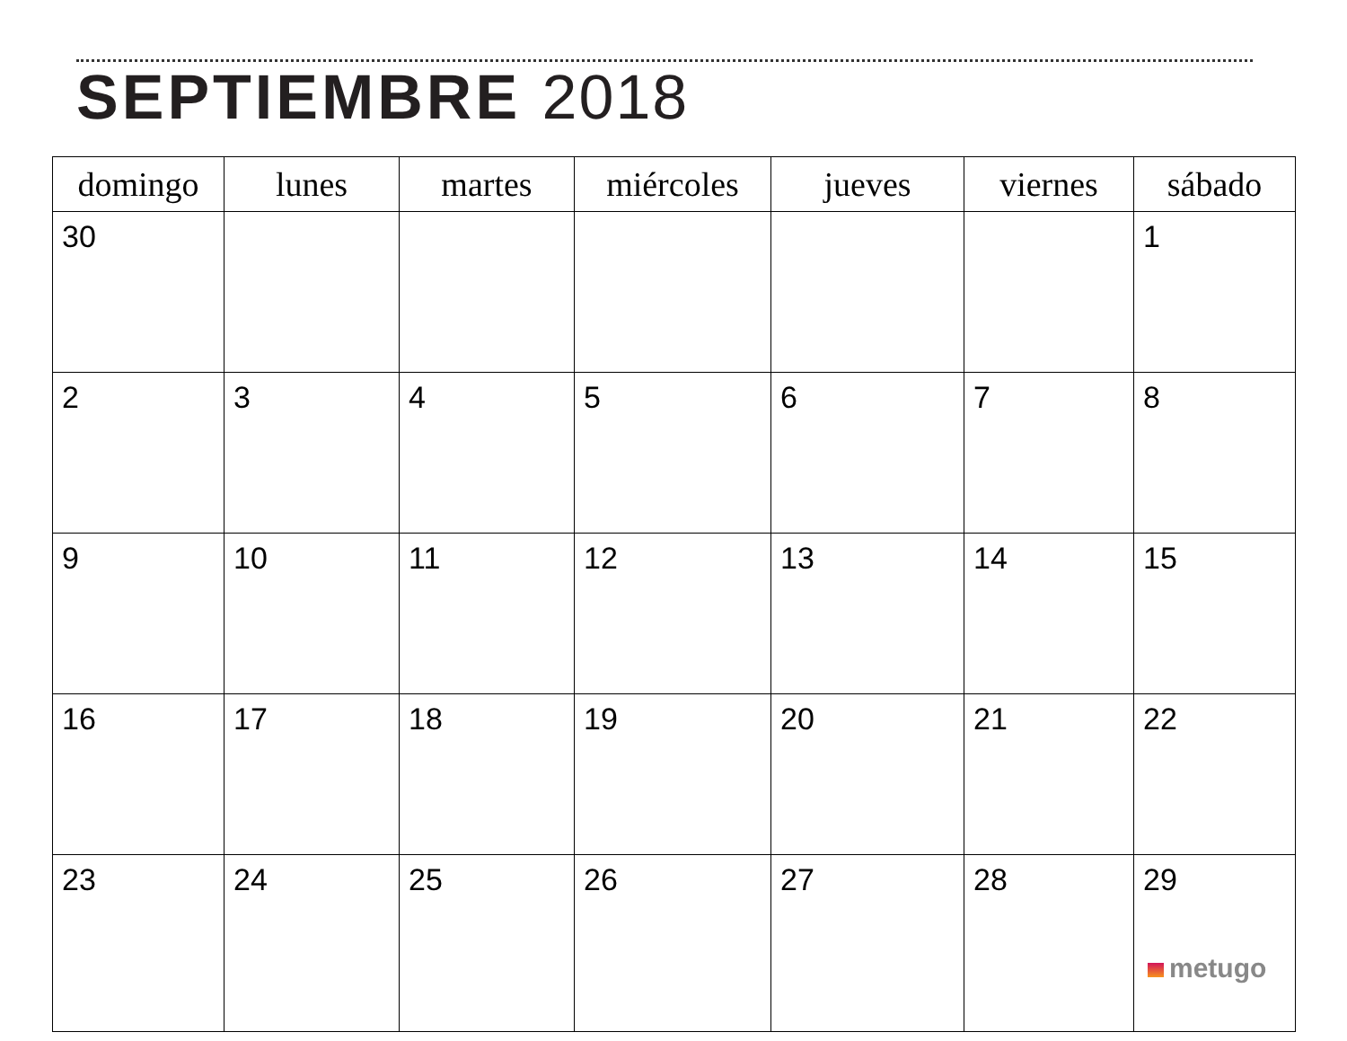SEPTIEMBRE 2018
| domingo | lunes | martes | miércoles | jueves | viernes | sábado |
| --- | --- | --- | --- | --- | --- | --- |
| 30 | | | | | | 1 |
| 2 | 3 | 4 | 5 | 6 | 7 | 8 |
| 9 | 10 | 11 | 12 | 13 | 14 | 15 |
| 16 | 17 | 18 | 19 | 20 | 21 | 22 |
| 23 | 24 | 25 | 26 | 27 | 28 | 29 metugo |